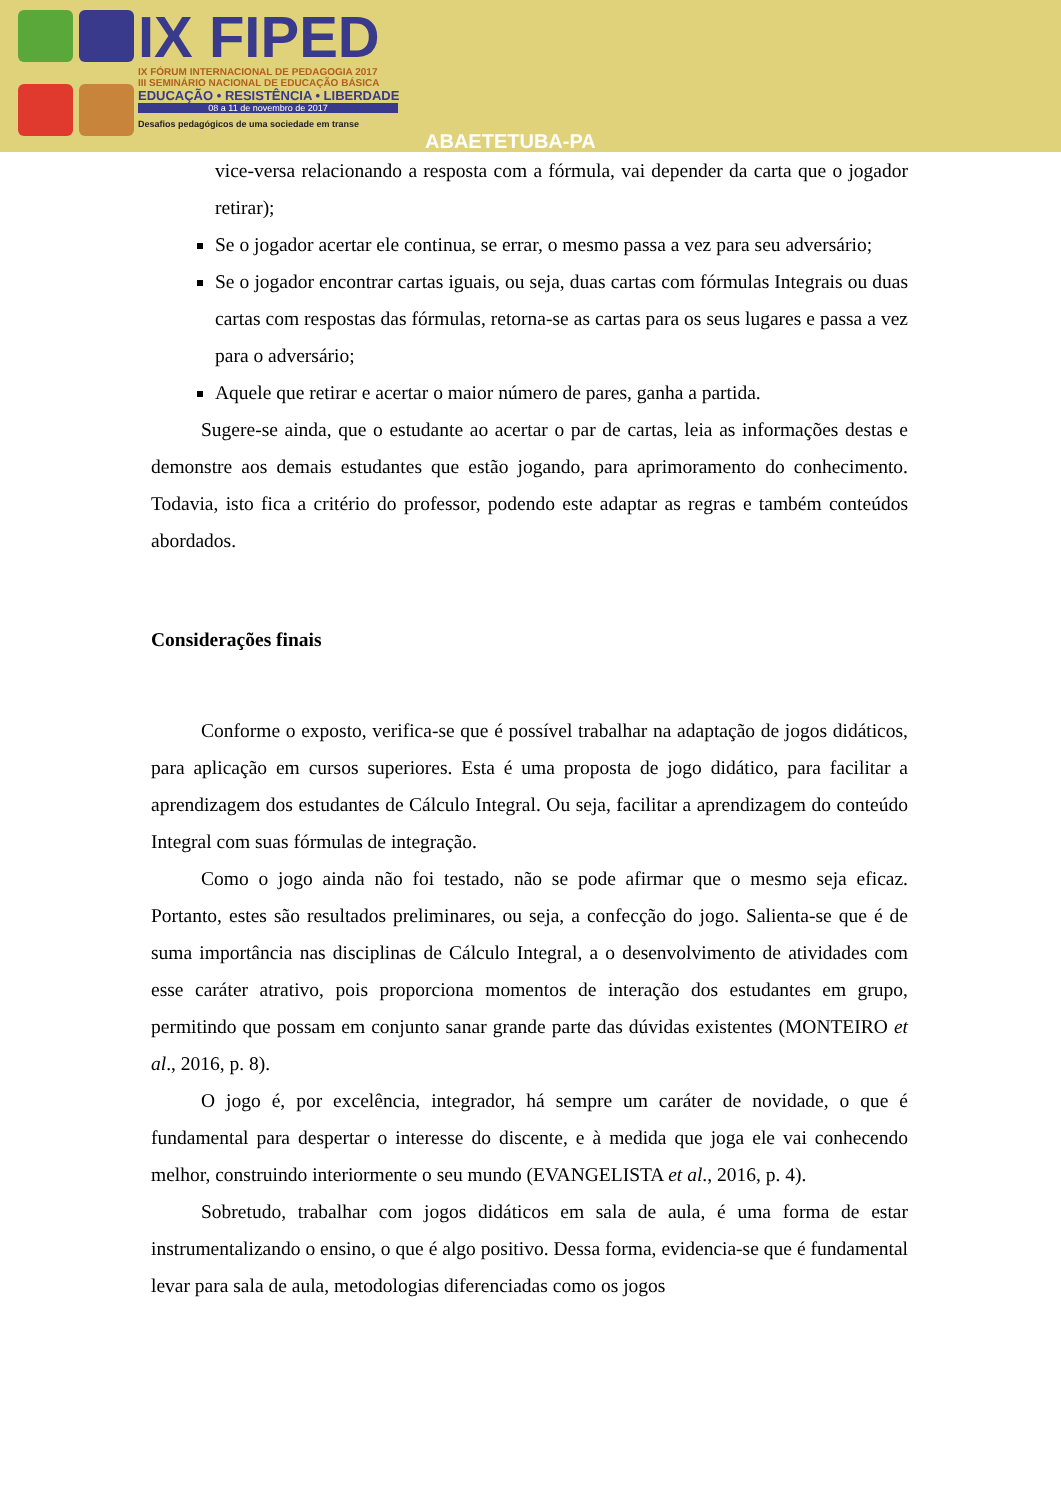IX FIPED
IX FÓRUM INTERNACIONAL DE PEDAGOGIA 2017
III SEMINÁRIO NACIONAL DE EDUCAÇÃO BÁSICA
EDUCAÇÃO • RESISTÊNCIA • LIBERDADE
08 a 11 de novembro de 2017
Desafios pedagógicos de uma sociedade em transe
ABAETETUBA-PA
vice-versa relacionando a resposta com a fórmula, vai depender da carta que o jogador retirar);
Se o jogador acertar ele continua, se errar, o mesmo passa a vez para seu adversário;
Se o jogador encontrar cartas iguais, ou seja, duas cartas com fórmulas Integrais ou duas cartas com respostas das fórmulas, retorna-se as cartas para os seus lugares e passa a vez para o adversário;
Aquele que retirar e acertar o maior número de pares, ganha a partida.
Sugere-se ainda, que o estudante ao acertar o par de cartas, leia as informações destas e demonstre aos demais estudantes que estão jogando, para aprimoramento do conhecimento. Todavia, isto fica a critério do professor, podendo este adaptar as regras e também conteúdos abordados.
Considerações finais
Conforme o exposto, verifica-se que é possível trabalhar na adaptação de jogos didáticos, para aplicação em cursos superiores. Esta é uma proposta de jogo didático, para facilitar a aprendizagem dos estudantes de Cálculo Integral. Ou seja, facilitar a aprendizagem do conteúdo Integral com suas fórmulas de integração.
Como o jogo ainda não foi testado, não se pode afirmar que o mesmo seja eficaz. Portanto, estes são resultados preliminares, ou seja, a confecção do jogo. Salienta-se que é de suma importância nas disciplinas de Cálculo Integral, a o desenvolvimento de atividades com esse caráter atrativo, pois proporciona momentos de interação dos estudantes em grupo, permitindo que possam em conjunto sanar grande parte das dúvidas existentes (MONTEIRO et al., 2016, p. 8).
O jogo é, por excelência, integrador, há sempre um caráter de novidade, o que é fundamental para despertar o interesse do discente, e à medida que joga ele vai conhecendo melhor, construindo interiormente o seu mundo (EVANGELISTA et al., 2016, p. 4).
Sobretudo, trabalhar com jogos didáticos em sala de aula, é uma forma de estar instrumentalizando o ensino, o que é algo positivo. Dessa forma, evidencia-se que é fundamental levar para sala de aula, metodologias diferenciadas como os jogos